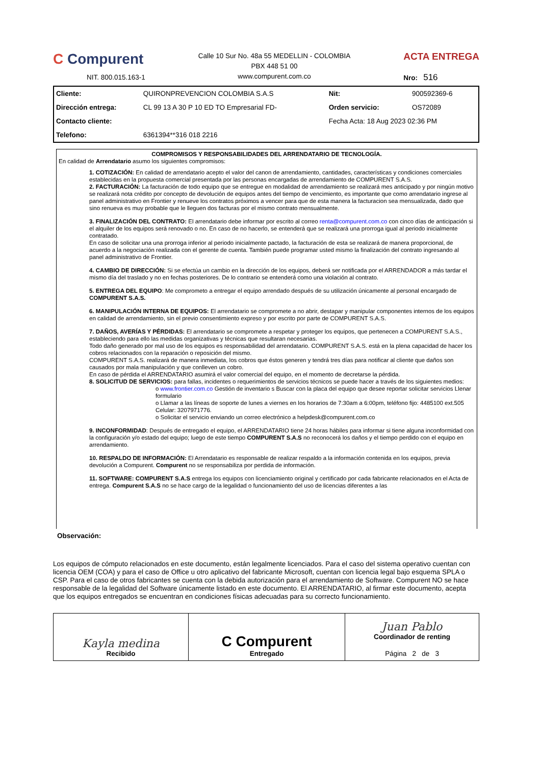C Compurent
NIT. 800.015.163-1
Calle 10 Sur No. 48a 55 MEDELLIN - COLOMBIA
PBX 448 51 00
www.compurent.com.co
ACTA ENTREGA
Nro: 516
| Cliente: | QUIRONPREVENCION COLOMBIA S.A.S | Nit: | 900592369-6 |
| Dirección entrega: | CL 99 13 A 30 P 10 ED TO Empresarial FD- | Orden servicio: | OS72089 |
| Contacto cliente: | | Fecha Acta: 18 Aug 2023 02:36 PM | |
| Telefono: | 6361394**316 018 2216 | | |
COMPROMISOS Y RESPONSABILIDADES DEL ARRENDATARIO DE TECNOLOGÍA.
En calidad de Arrendatario asumo los siguientes compromisos:
1. COTIZACIÓN: En calidad de arrendatario acepto el valor del canon de arrendamiento, cantidades, características y condiciones comerciales establecidas en la propuesta comercial presentada por las personas encargadas de arrendamiento de COMPURENT S.A.S.
2. FACTURACIÓN: La facturación de todo equipo que se entregue en modalidad de arrendamiento se realizará mes anticipado y por ningún motivo se realizará nota crédito por concepto de devolución de equipos antes del tiempo de vencimiento, es importante que como arrendatario ingrese al panel administrativo en Frontier y renueve los contratos próximos a vencer para que de esta manera la facturacion sea mensualizada, dado que sino renueva es muy probable que le lleguen dos facturas por el mismo contrato mensualmente.
3. FINALIZACIÓN DEL CONTRATO: El arrendatario debe informar por escrito al correo renta@compurent.com.co con cinco días de anticipación si el alquiler de los equipos será renovado o no. En caso de no hacerlo, se entenderá que se realizará una prorroga igual al periodo inicialmente contratado.
En caso de solicitar una una prorroga inferior al periodo inicialmente pactado, la facturación de esta se realizará de manera proporcional, de acuerdo a la negociación realizada con el gerente de cuenta. También puede programar usted mismo la finalización del contrato ingresando al panel administrativo de Frontier.
4. CAMBIO DE DIRECCIÓN: Si se efectúa un cambio en la dirección de los equipos, deberá ser notificada por el ARRENDADOR a más tardar el mismo día del traslado y no en fechas posteriores. De lo contrario se entenderá como una violación al contrato.
5. ENTREGA DEL EQUIPO: Me comprometo a entregar el equipo arrendado después de su utilización únicamente al personal encargado de COMPURENT S.A.S.
6. MANIPULACIÓN INTERNA DE EQUIPOS: El arrendatario se compromete a no abrir, destapar y manipular componentes internos de los equipos en calidad de arrendamiento, sin el previo consentimiento expreso y por escrito por parte de COMPURENT S.A.S.
7. DAÑOS, AVERÍAS Y PÉRDIDAS: El arrendatario se compromete a respetar y proteger los equipos, que pertenecen a COMPURENT S.A.S., estableciendo para ello las medidas organizativas y técnicas que resultaran necesarias.
Todo daño generado por mal uso de los equipos es responsabilidad del arrendatario. COMPURENT S.A.S. está en la plena capacidad de hacer los cobros relacionados con la reparación o reposición del mismo.
COMPURENT S.A.S. realizará de manera inmediata, los cobros que éstos generen y tendrá tres días para notificar al cliente que daños son causados por mala manipulación y que conlleven un cobro.
En caso de pérdida el ARRENDATARIO asumirá el valor comercial del equipo, en el momento de decretarse la pérdida.
8. SOLICITUD DE SERVICIOS: para fallas, incidentes o requerimientos de servicios técnicos se puede hacer a través de los siguientes medios:
o www.frontier.com.co Gestión de inventario s Buscar con la placa del equipo que desee reportar solicitar servicios Llenar formulario
o Llamar a las líneas de soporte de lunes a viernes en los horarios de 7:30am a 6:00pm, teléfono fijo: 4485100 ext.505 Celular: 3207971776.
o Solicitar el servicio enviando un correo electrónico a helpdesk@compurent.com.co
9. INCONFORMIDAD: Después de entregado el equipo, el ARRENDATARIO tiene 24 horas hábiles para informar si tiene alguna inconformidad con la configuración y/o estado del equipo; luego de este tiempo COMPURENT S.A.S no reconocerá los daños y el tiempo perdido con el equipo en arrendamiento.
10. RESPALDO DE INFORMACIÓN: El Arrendatario es responsable de realizar respaldo a la información contenida en los equipos, previa devolución a Compurent. Compurent no se responsabiliza por perdida de información.
11. SOFTWARE: COMPURENT S.A.S entrega los equipos con licenciamiento original y certificado por cada fabricante relacionados en el Acta de entrega. Compurent S.A.S no se hace cargo de la legalidad o funcionamiento del uso de licencias diferentes a las
Observación:
Los equipos de cómputo relacionados en este documento, están legalmente licenciados. Para el caso del sistema operativo cuentan con licencia OEM (COA) y para el caso de Office u otro aplicativo del fabricante Microsoft, cuentan con licencia legal bajo esquema SPLA o CSP. Para el caso de otros fabricantes se cuenta con la debida autorización para el arrendamiento de Software. Compurent NO se hace responsable de la legalidad del Software únicamente listado en este documento. El ARRENDATARIO, al firmar este documento, acepta que los equipos entregados se encuentran en condiciones físicas adecuadas para su correcto funcionamiento.
| Kayla medina Recibido | C Compurent Entregado | Juan Pablo Coordinador de renting Página 2 de 3 |